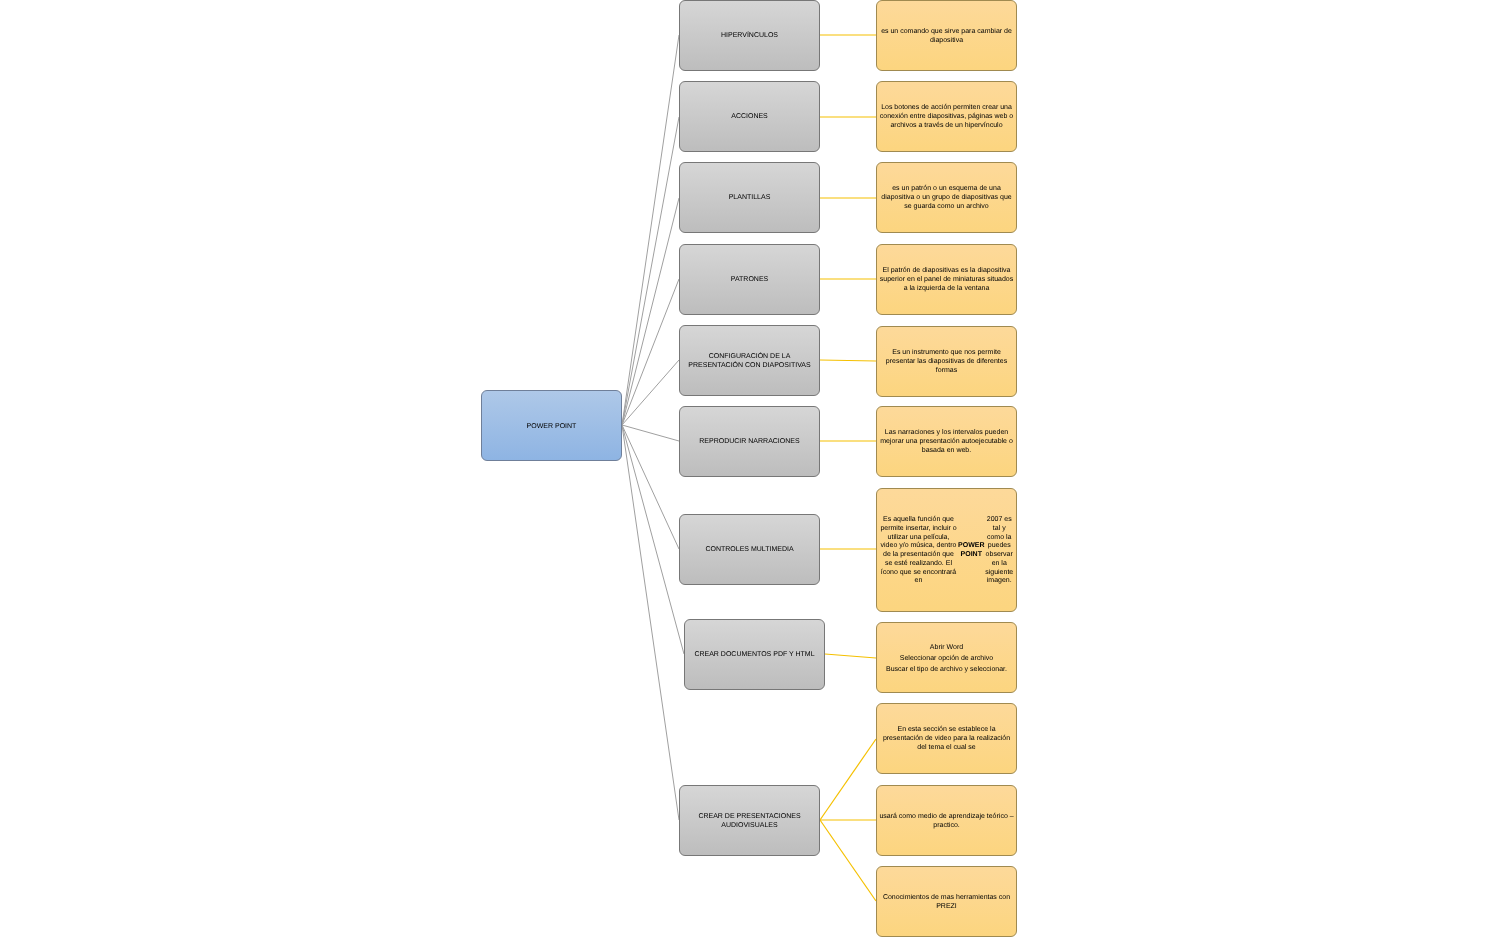POWER POINT
HIPERVÍNCULOS es un comando que sirve para cambiar de diapositiva
ACCIONES Los botones de acción permiten crear una conexión entre diapositivas, páginas web o archivos a través de un hipervínculo
PLANTILLAS es un patrón o un esquema de una diapositiva o un grupo de diapositivas que se guarda como un archivo
PATRONES El patrón de diapositivas es la diapositiva superior en el panel de miniaturas situados a la izquierda de la ventana
CONFIGURACIÓN DE LA PRESENTACIÓN CON DIAPOSITIVAS
Es un instrumento que nos permite presentar las diapositivas de diferentes formas
REPRODUCIR NARRACIONES Las narraciones y los intervalos pueden mejorar una presentación autoejecutable o basada en web.
CONTROLES MULTIMEDIA
Es aquella función que permite insertar, incluir o utilizar una película, video y/o música, dentro de la presentación que se esté realizando. El ícono que se encontrará en POWER POINT 2007 es tal y como la puedes observar en la siguiente imagen.
CREAR DOCUMENTOS PDF Y HTML
Abrir Word
Seleccionar opción de archivo
Buscar el tipo de archivo y seleccionar.
En esta sección se establece la presentación de video para la realización del tema el cual se
CREAR DE PRESENTACIONES AUDIOVISUALES
usará como medio de aprendizaje teórico – practico.
Conocimientos de mas herramientas con PREZI